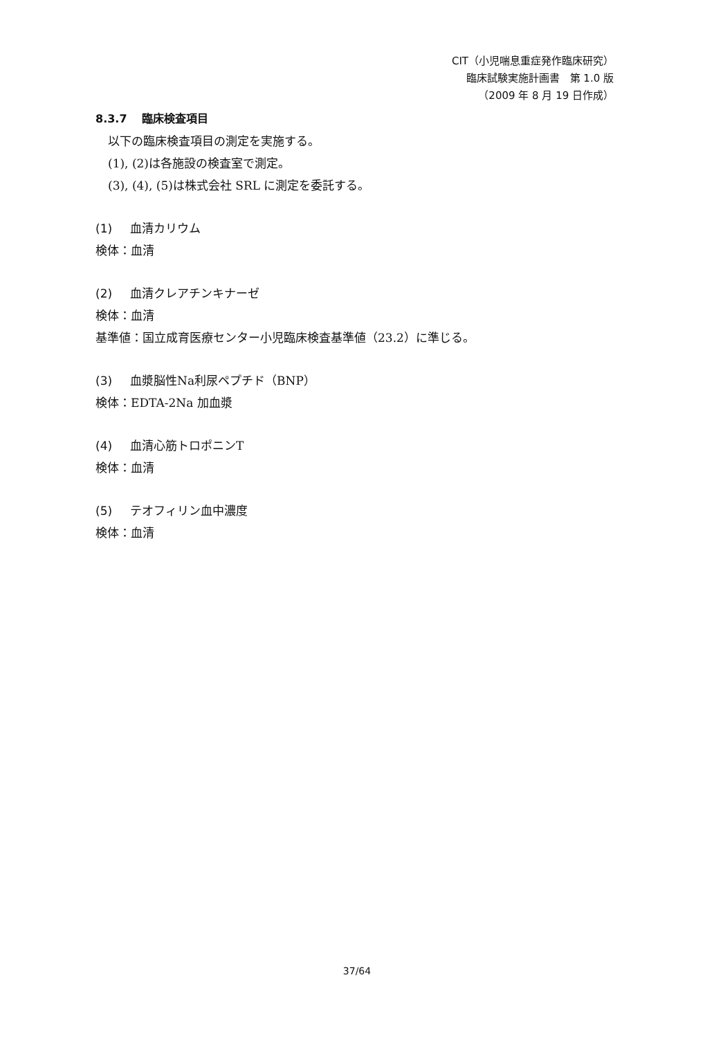CIT（小児喘息重症発作臨床研究）
臨床試験実施計画書　第 1.0 版
（2009 年 8 月 19 日作成）
8.3.7　 臨床検査項目
以下の臨床検査項目の測定を実施する。
(1), (2)は各施設の検査室で測定。
(3), (4), (5)は株式会社 SRL に測定を委託する。
(1) 血清カリウム
検体：血清
(2) 血清クレアチンキナーゼ
検体：血清
基準値：国立成育医療センター小児臨床検査基準値（23.2）に準じる。
(3) 血漿脳性Na利尿ペプチド（BNP）
検体：EDTA-2Na 加血漿
(4) 血清心筋トロポニンT
検体：血清
(5) テオフィリン血中濃度
検体：血清
37/64